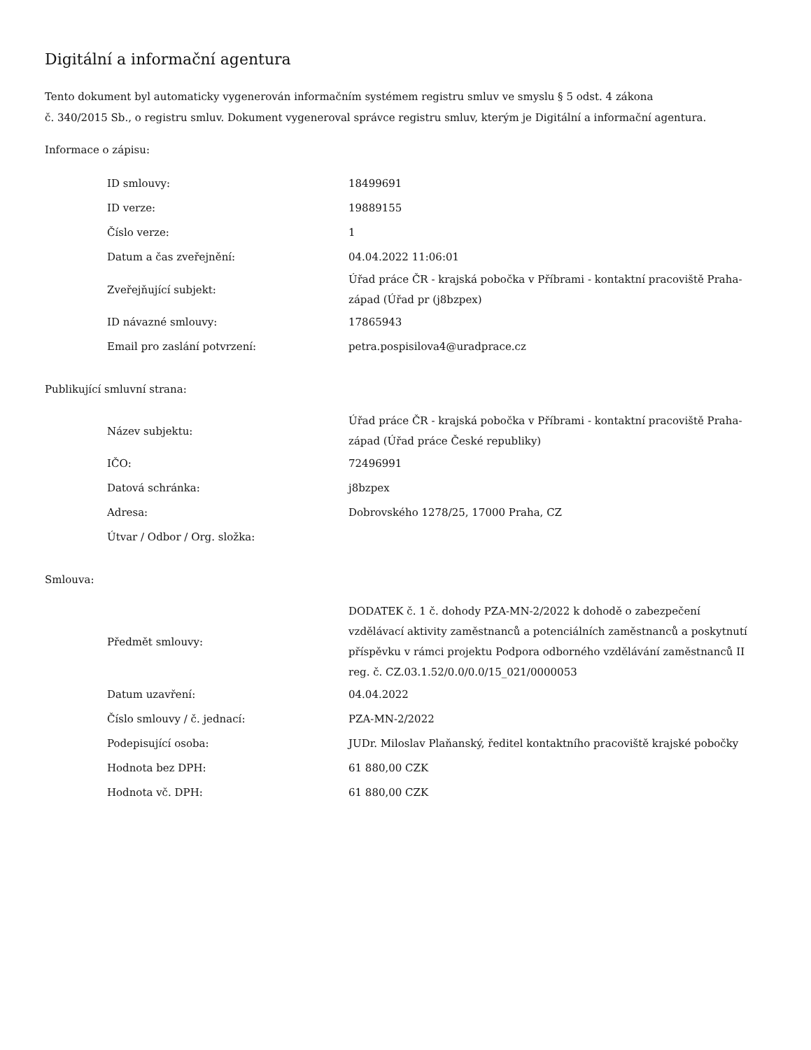Digitální a informační agentura
Tento dokument byl automaticky vygenerován informačním systémem registru smluv ve smyslu § 5 odst. 4 zákona
č. 340/2015 Sb., o registru smluv. Dokument vygeneroval správce registru smluv, kterým je Digitální a informační agentura.
Informace o zápisu:
| ID smlouvy: | 18499691 |
| ID verze: | 19889155 |
| Číslo verze: | 1 |
| Datum a čas zveřejnění: | 04.04.2022 11:06:01 |
| Zveřejňující subjekt: | Úřad práce ČR - krajská pobočka v Příbrami - kontaktní pracoviště Praha-západ (Úřad pr (j8bzpex) |
| ID návazné smlouvy: | 17865943 |
| Email pro zaslání potvrzení: | petra.pospisilova4@uradprace.cz |
Publikující smluvní strana:
| Název subjektu: | Úřad práce ČR - krajská pobočka v Příbrami - kontaktní pracoviště Praha-západ (Úřad práce České republiky) |
| IČO: | 72496991 |
| Datová schránka: | j8bzpex |
| Adresa: | Dobrovského 1278/25, 17000 Praha, CZ |
| Útvar / Odbor / Org. složka: | |
Smlouva:
| Předmět smlouvy: | DODATEK č. 1 č. dohody PZA-MN-2/2022 k dohodě o zabezpečení vzdělávací aktivity zaměstnanců a potenciálních zaměstnanců a poskytnutí příspěvku v rámci projektu Podpora odborného vzdělávání zaměstnanců II reg. č. CZ.03.1.52/0.0/0.0/15_021/0000053 |
| Datum uzavření: | 04.04.2022 |
| Číslo smlouvy / č. jednací: | PZA-MN-2/2022 |
| Podepisující osoba: | JUDr. Miloslav Plaňanský, ředitel kontaktního pracoviště krajské pobočky |
| Hodnota bez DPH: | 61 880,00 CZK |
| Hodnota vč. DPH: | 61 880,00 CZK |